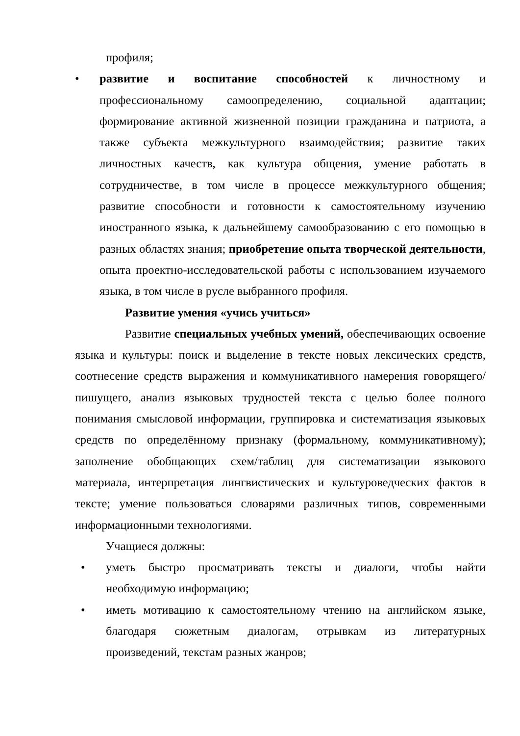профиля;
• развитие и воспитание способностей к личностному и профессиональному самоопределению, социальной адаптации; формирование активной жизненной позиции гражданина и патриота, а также субъекта межкультурного взаимодействия; развитие таких личностных качеств, как культура общения, умение работать в сотрудничестве, в том числе в процессе межкультурного общения; развитие способности и готовности к самостоятельному изучению иностранного языка, к дальнейшему самообразованию с его помощью в разных областях знания; приобретение опыта творческой деятельности, опыта проектно-исследовательской работы с использованием изучаемого языка, в том числе в русле выбранного профиля.
Развитие умения «учись учиться»
Развитие специальных учебных умений, обеспечивающих освоение языка и культуры: поиск и выделение в тексте новых лексических средств, соотнесение средств выражения и коммуникативного намерения говорящего/пишущего, анализ языковых трудностей текста с целью более полного понимания смысловой информации, группировка и систематизация языковых средств по определённому признаку (формальному, коммуникативному); заполнение обобщающих схем/таблиц для систематизации языкового материала, интерпретация лингвистических и культуроведческих фактов в тексте; умение пользоваться словарями различных типов, современными информационными технологиями.
Учащиеся должны:
• уметь быстро просматривать тексты и диалоги, чтобы найти необходимую информацию;
• иметь мотивацию к самостоятельному чтению на английском языке, благодаря сюжетным диалогам, отрывкам из литературных произведений, текстам разных жанров;